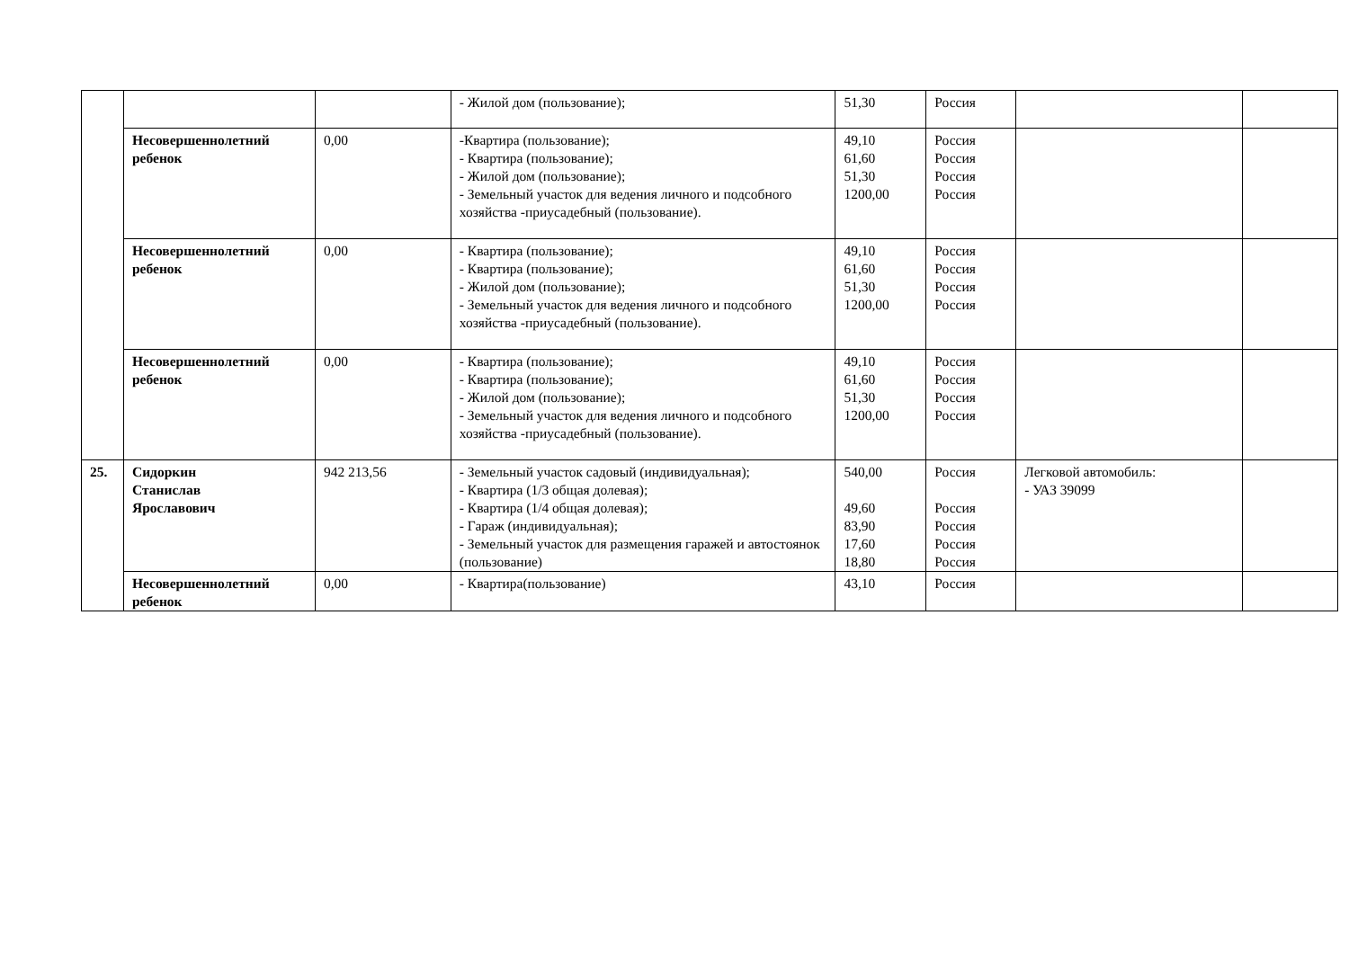| | | | - Жилой дом (пользование); | 51,30 | Россия | | |
| | Несовершеннолетний ребенок | 0,00 | -Квартира (пользование); - Квартира (пользование); - Жилой дом (пользование); - Земельный участок для ведения личного и подсобного хозяйства -приусадебный (пользование). | 49,10 61,60 51,30 1200,00 | Россия Россия Россия Россия | | |
| | Несовершеннолетний ребенок | 0,00 | - Квартира (пользование); - Квартира (пользование); - Жилой дом (пользование); - Земельный участок для ведения личного и подсобного хозяйства -приусадебный (пользование). | 49,10 61,60 51,30 1200,00 | Россия Россия Россия Россия | | |
| | Несовершеннолетний ребенок | 0,00 | - Квартира (пользование); - Квартира (пользование); - Жилой дом (пользование); - Земельный участок для ведения личного и подсобного хозяйства -приусадебный (пользование). | 49,10 61,60 51,30 1200,00 | Россия Россия Россия Россия | | |
| 25. | Сидоркин Станислав Ярославович | 942 213,56 | - Земельный участок садовый (индивидуальная); - Квартира (1/3 общая долевая); - Квартира (1/4 общая долевая); - Гараж (индивидуальная); - Земельный участок для размещения гаражей и автостоянок (пользование) | 540,00 49,60 83,90 17,60 18,80 | Россия Россия Россия Россия Россия | Легковой автомобиль: - УАЗ 39099 | |
| | Несовершеннолетний ребенок | 0,00 | - Квартира(пользование) | 43,10 | Россия | | |